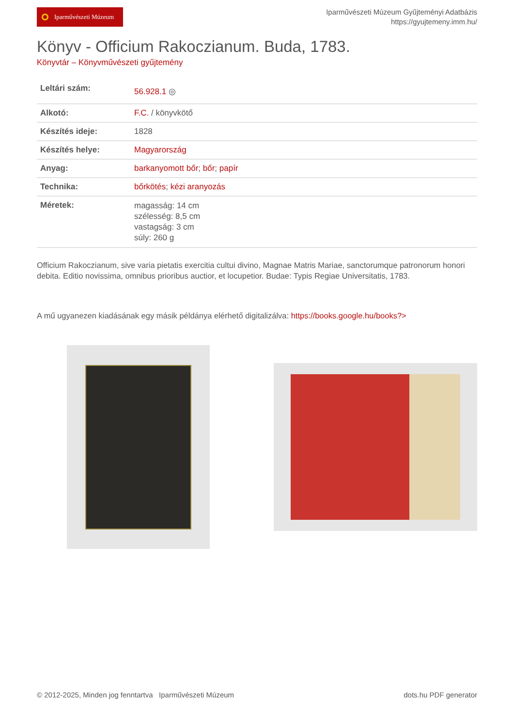Iparművészeti Múzeum
Iparművészeti Múzeum Gyűjteményi Adatbázis
https://gyujtemeny.imm.hu/
Könyv - Officium Rakoczianum. Buda, 1783.
Könyvtár – Könyvművészeti gyűjtemény
| Leltári szám: | 56.928.1 ◎ |
| Alkotó: | F.C. / könyvkötő |
| Készítés ideje: | 1828 |
| Készítés helye: | Magyarország |
| Anyag: | barkanyomott bőr ; bőr ; papír |
| Technika: | bőrkötés ; kézi aranyozás |
| Méretek: | magasság: 14 cm szélesség: 8,5 cm vastagság: 3 cm súly: 260 g |
Officium Rakoczianum, sive varia pietatis exercitia cultui divino, Magnae Matris Mariae, sanctorumque patronorum honori debita. Editio novissima, omnibus prioribus auctior, et locupetior. Budae: Typis Regiae Universitatis, 1783.
A mű ugyanezen kiadásának egy másik példánya elérhető digitalizálva: https://books.google.hu/books?>
© 2012-2025, Minden jog fenntartva Iparművészeti Múzeum dots.hu PDF generator